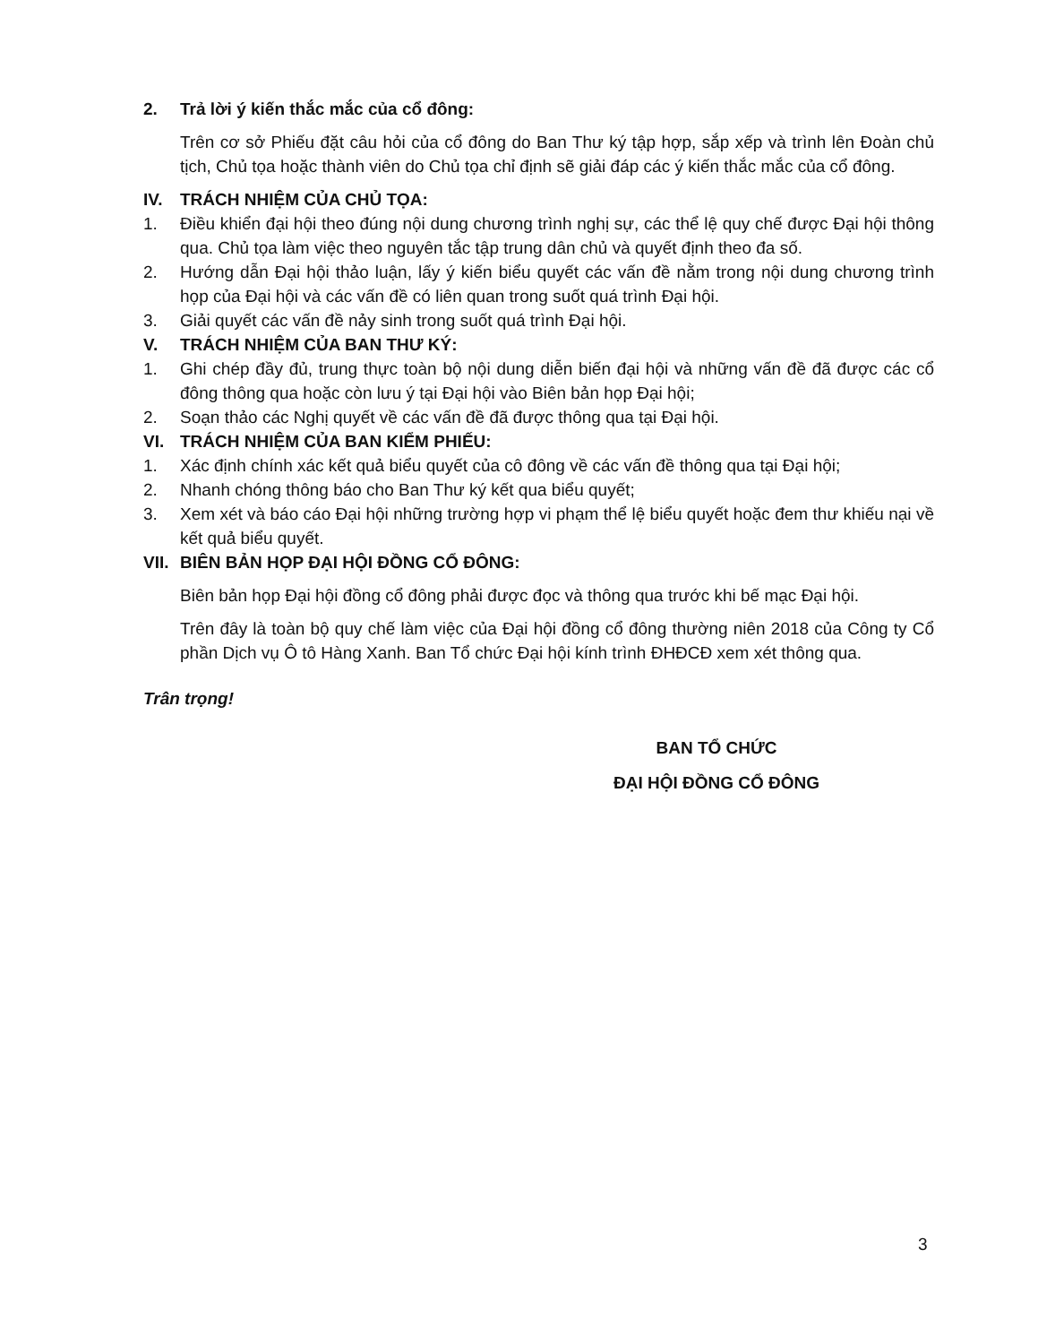2. Trả lời ý kiến thắc mắc của cổ đông:
Trên cơ sở Phiếu đặt câu hỏi của cổ đông do Ban Thư ký tập hợp, sắp xếp và trình lên Đoàn chủ tịch, Chủ tọa hoặc thành viên do Chủ tọa chỉ định sẽ giải đáp các ý kiến thắc mắc của cổ đông.
IV. TRÁCH NHIỆM CỦA CHỦ TỌA:
1. Điều khiển đại hội theo đúng nội dung chương trình nghị sự, các thể lệ quy chế được Đại hội thông qua. Chủ tọa làm việc theo nguyên tắc tập trung dân chủ và quyết định theo đa số.
2. Hướng dẫn Đại hội thảo luận, lấy ý kiến biểu quyết các vấn đề nằm trong nội dung chương trình họp của Đại hội và các vấn đề có liên quan trong suốt quá trình Đại hội.
3. Giải quyết các vấn đề nảy sinh trong suốt quá trình Đại hội.
V. TRÁCH NHIỆM CỦA BAN THƯ KÝ:
1. Ghi chép đầy đủ, trung thực toàn bộ nội dung diễn biến đại hội và những vấn đề đã được các cổ đông thông qua hoặc còn lưu ý tại Đại hội vào Biên bản họp Đại hội;
2. Soạn thảo các Nghị quyết về các vấn đề đã được thông qua tại Đại hội.
VI. TRÁCH NHIỆM CỦA BAN KIỂM PHIẾU:
1. Xác định chính xác kết quả biểu quyết của cô đông về các vấn đề thông qua tại Đại hội;
2. Nhanh chóng thông báo cho Ban Thư ký kết qua biểu quyết;
3. Xem xét và báo cáo Đại hội những trường hợp vi phạm thể lệ biểu quyết hoặc đem thư khiếu nại về kết quả biểu quyết.
VII. BIÊN BẢN HỌP ĐẠI HỘI ĐỒNG CỔ ĐÔNG:
Biên bản họp Đại hội đồng cổ đông phải được đọc và thông qua trước khi bế mạc Đại hội.
Trên đây là toàn bộ quy chế làm việc của Đại hội đồng cổ đông thường niên 2018 của Công ty Cổ phần Dịch vụ Ô tô Hàng Xanh. Ban Tổ chức Đại hội kính trình ĐHĐCĐ xem xét thông qua.
Trân trọng!
BAN TỔ CHỨC
ĐẠI HỘI ĐỒNG CỔ ĐÔNG
3